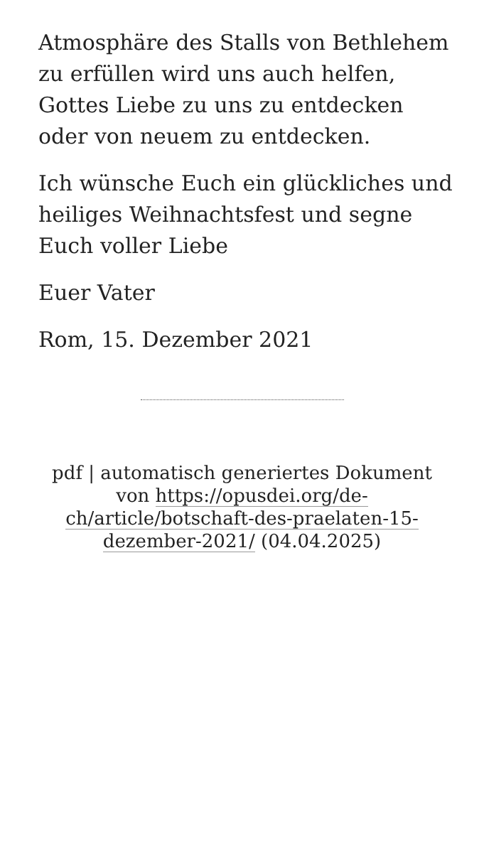Atmosphäre des Stalls von Bethlehem zu erfüllen wird uns auch helfen, Gottes Liebe zu uns zu entdecken oder von neuem zu entdecken.
Ich wünsche Euch ein glückliches und heiliges Weihnachtsfest und segne Euch voller Liebe
Euer Vater
Rom, 15. Dezember 2021
pdf | automatisch generiertes Dokument von https://opusdei.org/de-ch/article/botschaft-des-praelaten-15-dezember-2021/ (04.04.2025)